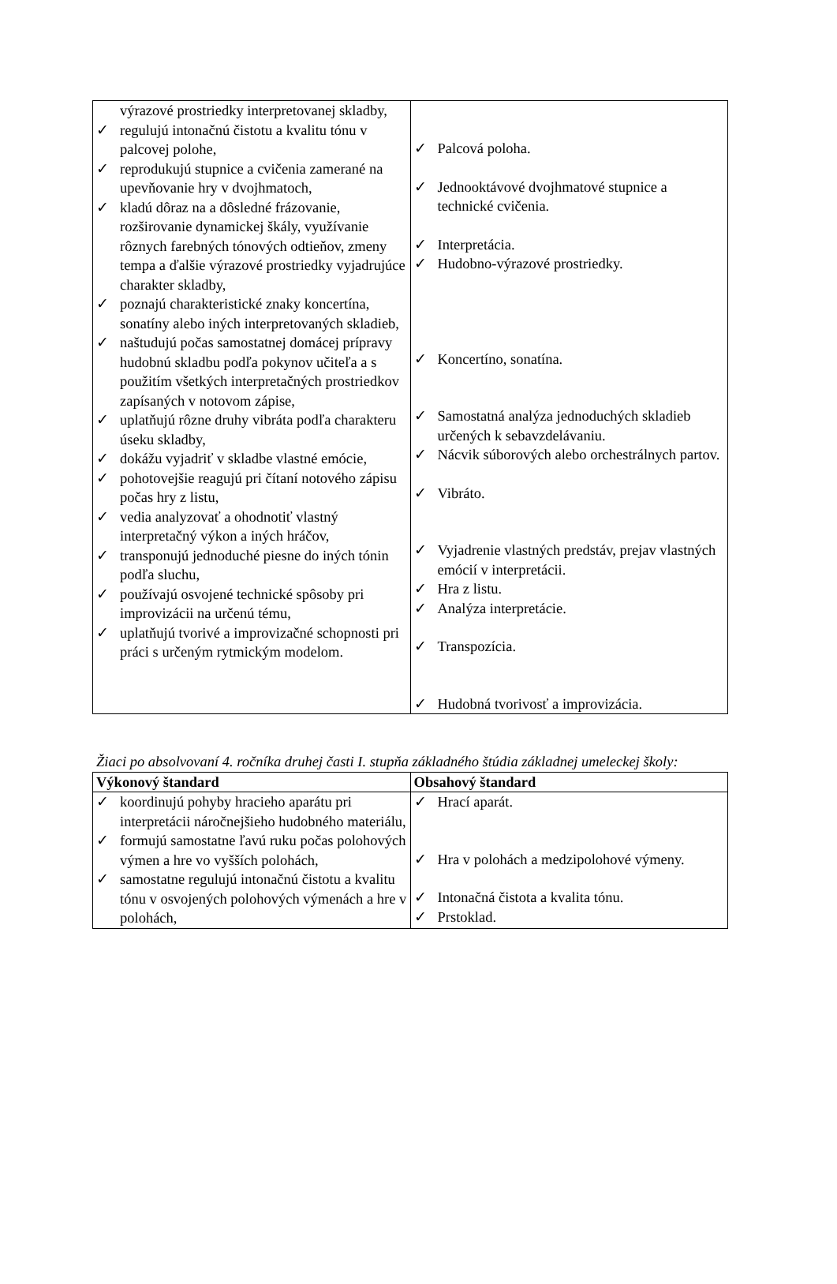| výrazové prostriedky interpretovanej skladby, ✓ regulujú intonačnú čistotu a kvalitu tónu v palcovej polohe, ✓ reprodukujú stupnice a cvičenia zamerané na upevňovanie hry v dvojhmatoch, ✓ kladú dôraz na a dôsledné frázovanie, rozširovanie dynamickej škály, využívanie rôznych farebných tónových odtieňov, zmeny tempa a ďalšie výrazové prostriedky vyjadrujúce charakter skladby, ✓ poznajú charakteristické znaky koncertína, sonatíny alebo iných interpretovaných skladieb, ✓ naštudujú počas samostatnej domácej prípravy hudobnú skladbu podľa pokynov učiteľa a s použitím všetkých interpretačných prostriedkov zapísaných v notovom zápise, ✓ uplatňujú rôzne druhy vibráta podľa charakteru úseku skladby, ✓ dokážu vyjadriť v skladbe vlastné emócie, ✓ pohotovejšie reagujú pri čítaní notového zápisu počas hry z listu, ✓ vedia analyzovať a ohodnotiť vlastný interpretačný výkon a iných hráčov, ✓ transponujú jednoduché piesne do iných tónin podľa sluchu, ✓ používajú osvojené technické spôsoby pri improvizácii na určenú tému, ✓ uplatňujú tvorivé a improvizačné schopnosti pri práci s určeným rytmickým modelom. | ✓ Palcová poloha. ✓ Jednooktávové dvojhmatové stupnice a technické cvičenia. ✓ Interpretácia. ✓ Hudobno-výrazové prostriedky. ✓ Koncertíno, sonatína. ✓ Samostatná analýza jednoduchých skladieb určených k sebavzdelávaniu. ✓ Nácvik súborových alebo orchestrálnych partov. ✓ Vibráto. ✓ Vyjadrenie vlastných predstáv, prejav vlastných emócií v interpretácii. ✓ Hra z listu. ✓ Analýza interpretácie. ✓ Transpozícia. ✓ Hudobná tvorivosť a improvizácia. |
Žiaci po absolvovaní 4. ročníka druhej časti I. stupňa základného štúdia základnej umeleckej školy:
| Výkonový štandard | Obsahový štandard |
| --- | --- |
| ✓ koordinujú pohyby hracieho aparátu pri interpretácii náročnejšieho hudobného materiálu, ✓ formujú samostatne ľavú ruku počas polohových výmen a hre vo vyšších polohách, ✓ samostatne regulujú intonačnú čistotu a kvalitu tónu v osvojených polohových výmenách a hre v polohách, | ✓ Hrací aparát. ✓ Hra v polohách a medzipolohové výmeny. ✓ Intonačná čistota a kvalita tónu. ✓ Prstoklad. |